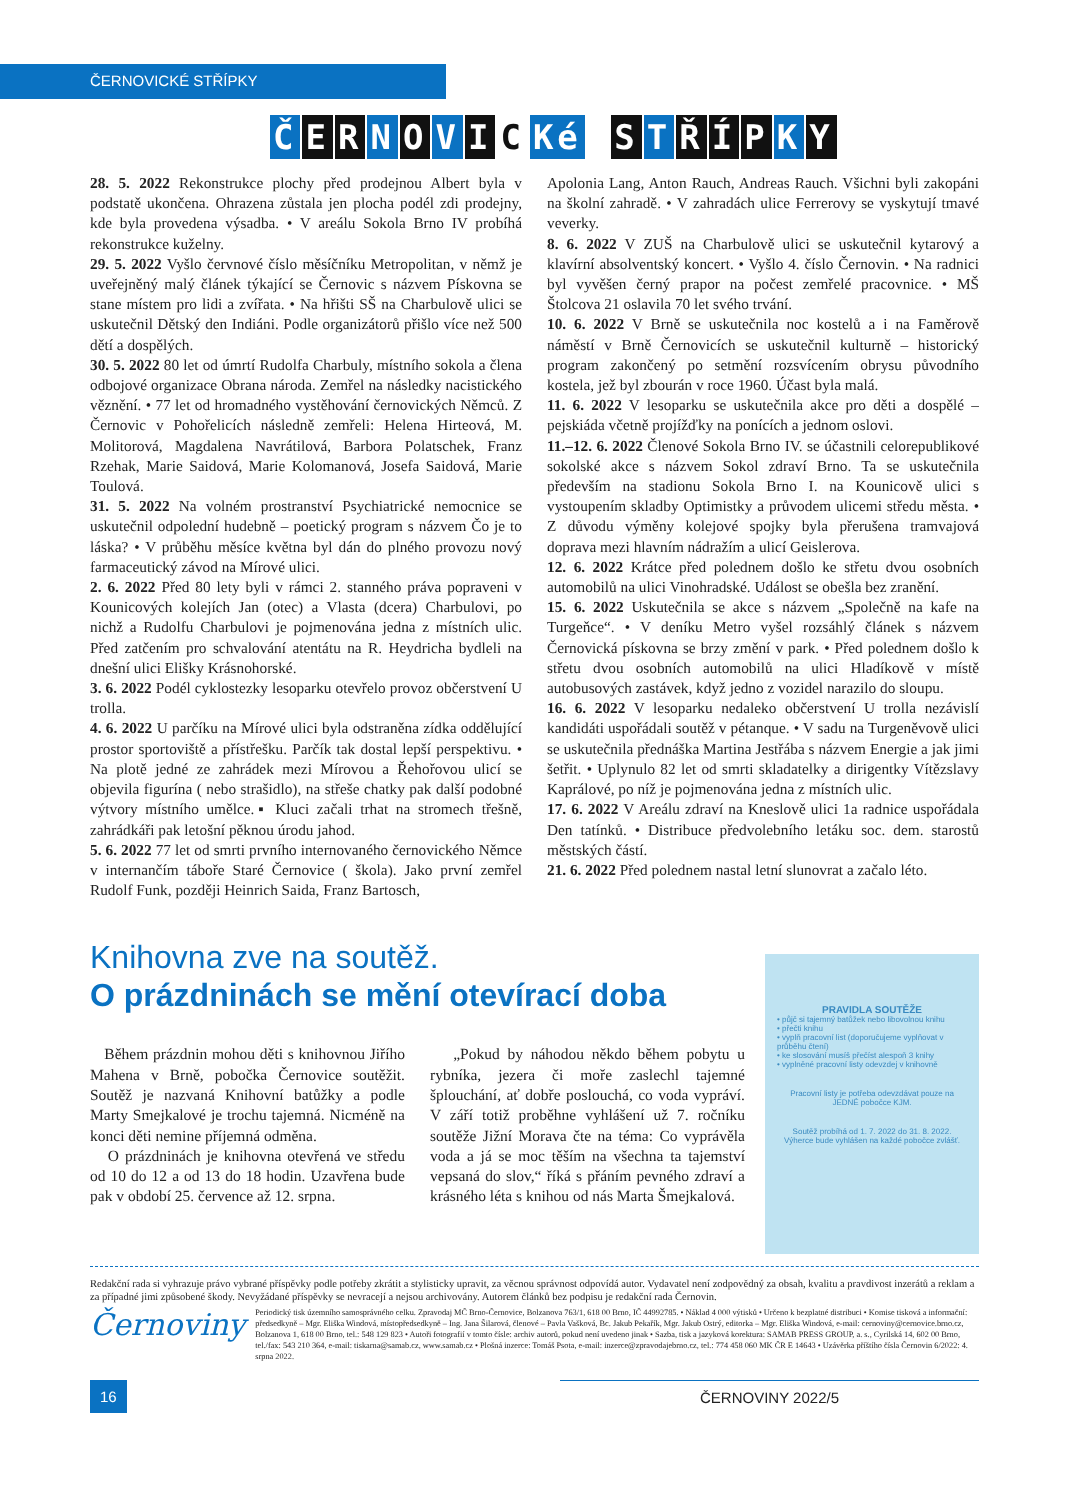ČERNOVICKÉ STŘÍPKY
ČERNOVIC Ké STŘÍPKY
28. 5. 2022 Rekonstrukce plochy před prodejnou Albert byla v podstatě ukončena. Ohrazena zůstala jen plocha podél zdi prodejny, kde byla provedena výsadba. • V areálu Sokola Brno IV probíhá rekonstrukce kuželny.
29. 5. 2022 Vyšlo červnové číslo měsíčníku Metropolitan, v němž je uveřejněný malý článek týkající se Černovic s názvem Pískovna se stane místem pro lidi a zvířata. • Na hřišti SŠ na Charbulově ulici se uskutečnil Dětský den Indiáni. Podle organizátorů přišlo více než 500 dětí a dospělých.
30. 5. 2022 80 let od úmrtí Rudolfa Charbuly, místního sokola a člena odbojové organizace Obrana národa. Zemřel na následky nacistického věznění. • 77 let od hromadného vystěhování černovických Němců. Z Černovic v Pohořelicích následně zemřeli: Helena Hirteová, M. Molitorová, Magdalena Navrátilová, Barbora Polatschek, Franz Rzehak, Marie Saidová, Marie Kolomanová, Josefa Saidová, Marie Toulová.
31. 5. 2022 Na volném prostranství Psychiatrické nemocnice se uskutečnil odpolední hudebně – poetický program s názvem Čo je to láska? • V průběhu měsíce května byl dán do plného provozu nový farmaceutický závod na Mírové ulici.
2. 6. 2022 Před 80 lety byli v rámci 2. stanného práva popraveni v Kounicových kolejích Jan (otec) a Vlasta (dcera) Charbulovi, po nichž a Rudolfu Charbulovi je pojmenována jedna z místních ulic. Před zatčením pro schvalování atentátu na R. Heydricha bydleli na dnešní ulici Elišky Krásnohorské.
3. 6. 2022 Podél cyklostezky lesoparku otevřelo provoz občerstvení U trolla.
4. 6. 2022 U parčíku na Mírové ulici byla odstraněna zídka oddělující prostor sportoviště a přístřešku. Parčík tak dostal lepší perspektivu. • Na plotě jedné ze zahrádek mezi Mírovou a Řehořovou ulicí se objevila figurína ( nebo strašidlo), na střeše chatky pak další podobné výtvory místního umělce.▪ Kluci začali trhat na stromech třešně, zahrádkáři pak letošní pěknou úrodu jahod.
5. 6. 2022 77 let od smrti prvního internovaného černovického Němce v internančím táboře Staré Černovice ( škola). Jako první zemřel Rudolf Funk, později Heinrich Saida, Franz Bartosch,
Apolonia Lang, Anton Rauch, Andreas Rauch. Všichni byli zakopáni na školní zahradě. • V zahradách ulice Ferrerovy se vyskytují tmavé veverky.
8. 6. 2022 V ZUŠ na Charbulově ulici se uskutečnil kytarový a klavírní absolventský koncert. • Vyšlo 4. číslo Černovin. • Na radnici byl vyvěšen černý prapor na počest zemřelé pracovnice. • MŠ Štolcova 21 oslavila 70 let svého trvání.
10. 6. 2022 V Brně se uskutečnila noc kostelů a i na Faměrově náměstí v Brně Černovicích se uskutečnil kulturně – historický program zakončený po setmění rozsvícením obrysu původního kostela, jež byl zbourán v roce 1960. Účast byla malá.
11. 6. 2022 V lesoparku se uskutečnila akce pro děti a dospělé – pejskiáda včetně projížďky na ponících a jednom oslovi.
11.–12. 6. 2022 Členové Sokola Brno IV. se účastnili celorepublikové sokolské akce s názvem Sokol zdraví Brno. Ta se uskutečnila především na stadionu Sokola Brno I. na Kounicově ulici s vystoupením skladby Optimistky a průvodem ulicemi středu města. • Z důvodu výměny kolejové spojky byla přerušena tramvajová doprava mezi hlavním nádražím a ulicí Geislerova.
12. 6. 2022 Krátce před polednem došlo ke střetu dvou osobních automobilů na ulici Vinohradské. Událost se obešla bez zranění.
15. 6. 2022 Uskutečnila se akce s názvem „Společně na kafe na Turgeňce“. • V deníku Metro vyšel rozsáhlý článek s názvem Černovická pískovna se brzy změní v park. • Před polednem došlo k střetu dvou osobních automobilů na ulici Hladíkově v místě autobusových zastávek, když jedno z vozidel narazilo do sloupu.
16. 6. 2022 V lesoparku nedaleko občerstvení U trolla nezávislí kandidáti uspořádali soutěž v pétanque. • V sadu na Turgeněvově ulici se uskutečnila přednáška Martina Jestřába s názvem Energie a jak jimi šetřit. • Uplynulo 82 let od smrti skladatelky a dirigentky Vítězslavy Kaprálové, po níž je pojmenována jedna z místních ulic.
17. 6. 2022 V Areálu zdraví na Kneslově ulici 1a radnice uspořádala Den tatínků. • Distribuce předvolebního letáku soc. dem. starostů městských částí.
21. 6. 2022 Před polednem nastal letní slunovrat a začalo léto.
Knihovna zve na soutěž.
O prázdninách se mění otevírací doba
Během prázdnin mohou děti s knihovnou Jiřího Mahena v Brně, pobočka Černovice soutěžit. Soutěž je nazvaná Knihovní batůžky a podle Marty Smejkalové je trochu tajemná. Nicméně na konci děti nemine příjemná odměna.
O prázdninách je knihovna otevřená ve středu od 10 do 12 a od 13 do 18 hodin. Uzavřena bude pak v období 25. července až 12. srpna.
„Pokud by náhodou někdo během pobytu u rybníka, jezera či moře zaslechl tajemné šplouchání, ať dobře poslouchá, co voda vypráví. V září totiž proběhne vyhlášení už 7. ročníku soutěže Jižní Morava čte na téma: Co vyprávěla voda a já se moc těším na všechna ta tajemství vepsaná do slov,“ říká s přáním pevného zdraví a krásného léta s knihou od nás Marta Šmejkalová.
PRAVIDLA SOUTĚŽE
• půjč si tajemný batůžek nebo libovolnou knihu
• přečti knihu
• vyplň pracovní list (doporučujeme vyplňovat v průběhu čtení)
• ke slosování musíš přečíst alespoň 3 knihy
• vyplněné pracovní listy odevzdej v knihovně
Pracovní listy je potřeba odevzdávat pouze na JEDNÉ pobočce KJM.
Soutěž probíhá od 1. 7. 2022 do 31. 8. 2022.
Výherce bude vyhlášen na každé pobočce zvlášť.
Redakční rada si vyhrazuje právo vybrané příspěvky podle potřeby zkrátit a stylisticky upravit, za věcnou správnost odpovídá autor. Vydavatel není zodpovědný za obsah, kvalitu a pravdivost inzerátů a reklam a za případné jimi způsobené škody. Nevyžádané příspěvky se nevracejí a nejsou archivovány. Autorem článků bez podpisu je redakční rada Černovin.
Černoviny
Periodický tisk územního samosprávného celku. Zpravodaj MČ Brno-Černovice, Bolzanova 763/1, 618 00 Brno, IČ 44992785. • Náklad 4 000 výtisků • Určeno k bezplatné distribuci • Komise tisková a informační: předsedkyně – Mgr. Eliška Windová, místopředsedkyně – Ing. Jana Šilarová, členové – Pavla Vašková, Bc. Jakub Pekařík, Mgr. Jakub Ostrý, editorka – Mgr. Eliška Windová, e-mail: cernoviny@cernovice.brno.cz, Bolzanova 1, 618 00 Brno, tel.: 548 129 823 • Autoři fotografií v tomto čísle: archiv autorů, pokud není uvedeno jinak • Sazba, tisk a jazyková korektura: SAMAB PRESS GROUP, a. s., Cyrilská 14, 602 00 Brno, tel./fax: 543 210 364, e-mail: tiskarna@samab.cz, www.samab.cz • Plošná inzerce: Tomáš Psota, e-mail: inzerce@zpravodajebrno.cz, tel.: 774 458 060 MK ČR E 14643 • Uzávěrka příštího čísla Černovin 6/2022: 4. srpna 2022.
16 ČERNOVINY 2022/5